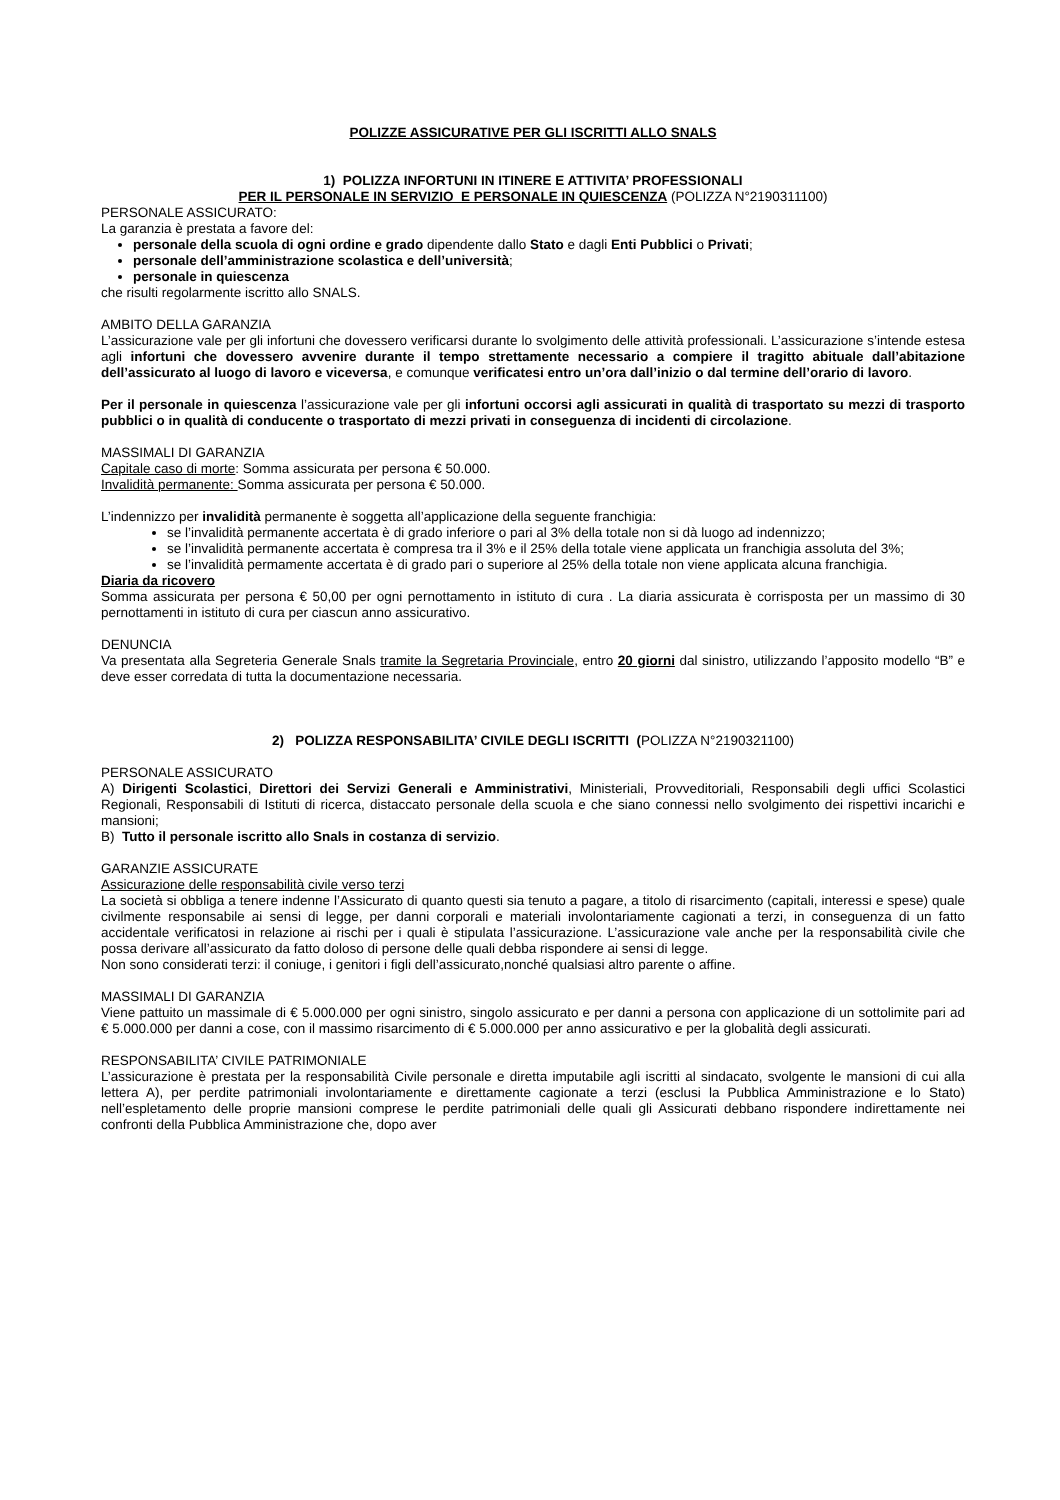POLIZZE ASSICURATIVE PER GLI ISCRITTI ALLO SNALS
1) POLIZZA INFORTUNI IN ITINERE E ATTIVITA’ PROFESSIONALI
PER IL PERSONALE IN SERVIZIO E PERSONALE IN QUIESCENZA (POLIZZA N°2190311100)
PERSONALE ASSICURATO:
La garanzia è prestata a favore del:
personale della scuola di ogni ordine e grado dipendente dallo Stato e dagli Enti Pubblici o Privati;
personale dell’amministrazione scolastica e dell’università;
personale in quiescenza
che risulti regolarmente iscritto allo SNALS.
AMBITO DELLA GARANZIA
L’assicurazione vale per gli infortuni che dovessero verificarsi durante lo svolgimento delle attività professionali. L’assicurazione s’intende estesa agli infortuni che dovessero avvenire durante il tempo strettamente necessario a compiere il tragitto abituale dall’abitazione dell’assicurato al luogo di lavoro e viceversa, e comunque verificatesi entro un’ora dall’inizio o dal termine dell’orario di lavoro.
Per il personale in quiescenza l’assicurazione vale per gli infortuni occorsi agli assicurati in qualità di trasportato su mezzi di trasporto pubblici o in qualità di conducente o trasportato di mezzi privati in conseguenza di incidenti di circolazione.
MASSIMALI DI GARANZIA
Capitale caso di morte: Somma assicurata per persona € 50.000.
Invalidità permanente: Somma assicurata per persona € 50.000.
L’indennizzo per invalidità permanente è soggetta all’applicazione della seguente franchigia:
se l’invalidità permanente accertata è di grado inferiore o pari al 3% della totale non si dà luogo ad indennizzo;
se l’invalidità permanente accertata è compresa tra il 3% e il 25% della totale viene applicata un franchigia assoluta del 3%;
se l’invalidità permamente accertata è di grado pari o superiore al 25% della totale non viene applicata alcuna franchigia.
Diaria da ricovero
Somma assicurata per persona € 50,00 per ogni pernottamento in istituto di cura . La diaria assicurata è corrisposta per un massimo di 30 pernottamenti in istituto di cura per ciascun anno assicurativo.
DENUNCIA
Va presentata alla Segreteria Generale Snals tramite la Segretaria Provinciale, entro 20 giorni dal sinistro, utilizzando l’apposito modello “B” e deve esser corredata di tutta la documentazione necessaria.
2) POLIZZA RESPONSABILITA’ CIVILE DEGLI ISCRITTI (POLIZZA N°2190321100)
PERSONALE ASSICURATO
A) Dirigenti Scolastici, Direttori dei Servizi Generali e Amministrativi, Ministeriali, Provveditoriali, Responsabili degli uffici Scolastici Regionali, Responsabili di Istituti di ricerca, distaccato personale della scuola e che siano connessi nello svolgimento dei rispettivi incarichi e mansioni;
B) Tutto il personale iscritto allo Snals in costanza di servizio.
GARANZIE ASSICURATE
Assicurazione delle responsabilità civile verso terzi
La società si obbliga a tenere indenne l’Assicurato di quanto questi sia tenuto a pagare, a titolo di risarcimento (capitali, interessi e spese) quale civilmente responsabile ai sensi di legge, per danni corporali e materiali involontariamente cagionati a terzi, in conseguenza di un fatto accidentale verificatosi in relazione ai rischi per i quali è stipulata l’assicurazione. L’assicurazione vale anche per la responsabilità civile che possa derivare all’assicurato da fatto doloso di persone delle quali debba rispondere ai sensi di legge.
Non sono considerati terzi: il coniuge, i genitori i figli dell’assicurato,nonché qualsiasi altro parente o affine.
MASSIMALI DI GARANZIA
Viene pattuito un massimale di € 5.000.000 per ogni sinistro, singolo assicurato e per danni a persona con applicazione di un sottolimite pari ad € 5.000.000 per danni a cose, con il massimo risarcimento di € 5.000.000 per anno assicurativo e per la globalità degli assicurati.
RESPONSABILITA’ CIVILE PATRIMONIALE
L’assicurazione è prestata per la responsabilità Civile personale e diretta imputabile agli iscritti al sindacato, svolgente le mansioni di cui alla lettera A), per perdite patrimoniali involontariamente e direttamente cagionate a terzi (esclusi la Pubblica Amministrazione e lo Stato) nell’espletamento delle proprie mansioni comprese le perdite patrimoniali delle quali gli Assicurati debbano rispondere indirettamente nei confronti della Pubblica Amministrazione che, dopo aver